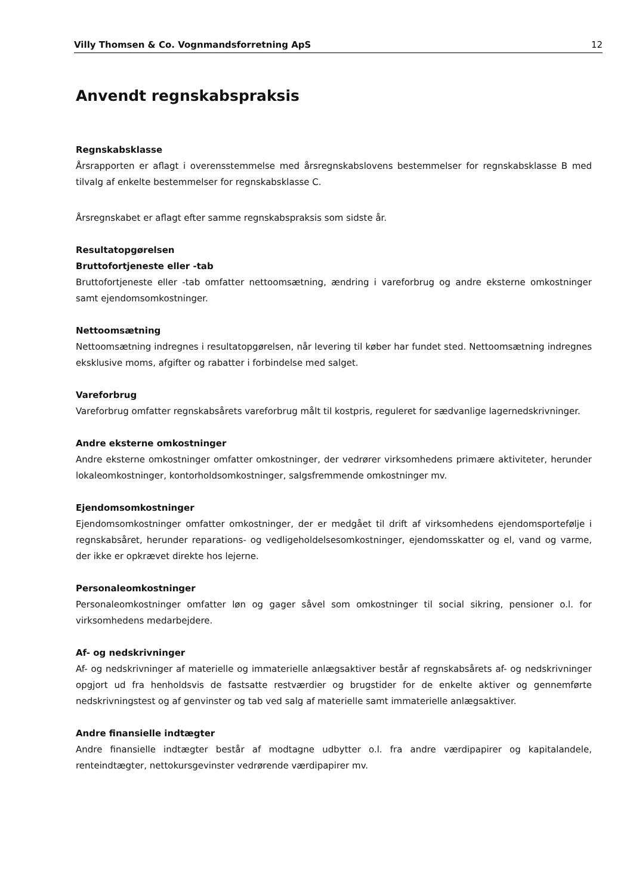Villy Thomsen & Co. Vognmandsforretning ApS 12
Anvendt regnskabspraksis
Regnskabsklasse
Årsrapporten er aflagt i overensstemmelse med årsregnskabslovens bestemmelser for regnskabsklasse B med tilvalg af enkelte bestemmelser for regnskabsklasse C.
Årsregnskabet er aflagt efter samme regnskabspraksis som sidste år.
Resultatopgørelsen
Bruttofortjeneste eller -tab
Bruttofortjeneste eller -tab omfatter nettoomsætning, ændring i vareforbrug og andre eksterne omkostninger samt ejendomsomkostninger.
Nettoomsætning
Nettoomsætning indregnes i resultatopgørelsen, når levering til køber har fundet sted. Nettoomsætning indregnes eksklusive moms, afgifter og rabatter i forbindelse med salget.
Vareforbrug
Vareforbrug omfatter regnskabsårets vareforbrug målt til kostpris, reguleret for sædvanlige lagernedskrivninger.
Andre eksterne omkostninger
Andre eksterne omkostninger omfatter omkostninger, der vedrører virksomhedens primære aktiviteter, herunder lokaleomkostninger, kontorholdsomkostninger, salgsfremmende omkostninger mv.
Ejendomsomkostninger
Ejendomsomkostninger omfatter omkostninger, der er medgået til drift af virksomhedens ejendomsportefølje i regnskabsåret, herunder reparations- og vedligeholdelsesomkostninger, ejendomsskatter og el, vand og varme, der ikke er opkrævet direkte hos lejerne.
Personaleomkostninger
Personaleomkostninger omfatter løn og gager såvel som omkostninger til social sikring, pensioner o.l. for virksomhedens medarbejdere.
Af- og nedskrivninger
Af- og nedskrivninger af materielle og immaterielle anlægsaktiver består af regnskabsårets af- og nedskrivninger opgjort ud fra henholdsvis de fastsatte restværdier og brugstider for de enkelte aktiver og gennemførte nedskrivningstest og af genvinster og tab ved salg af materielle samt immaterielle anlægsaktiver.
Andre finansielle indtægter
Andre finansielle indtægter består af modtagne udbytter o.l. fra andre værdipapirer og kapitalandele, renteindtægter, nettokursgevinster vedrørende værdipapirer mv.